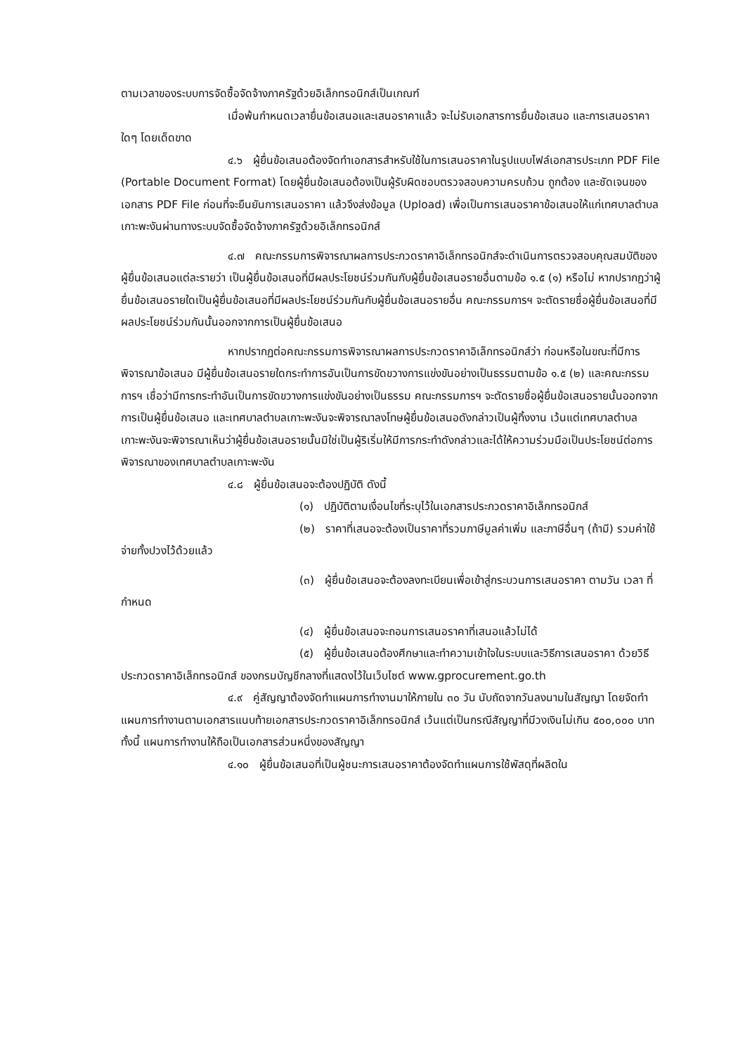ตามเวลาของระบบการจัดซื้อจัดจ้างภาครัฐด้วยอิเล็กทรอนิกส์เป็นเกณฑ์
เมื่อพ้นกำหนดเวลายื่นข้อเสนอและเสนอราคาแล้ว จะไม่รับเอกสารการยื่นข้อเสนอ และการเสนอราคาใดๆ โดยเด็ดขาด
๔.๖ ผู้ยื่นข้อเสนอต้องจัดทำเอกสารสำหรับใช้ในการเสนอราคาในรูปแบบไฟล์เอกสารประเภท PDF File (Portable Document Format) โดยผู้ยื่นข้อเสนอต้องเป็นผู้รับผิดชอบตรวจสอบความครบถ้วน ถูกต้อง และชัดเจนของเอกสาร PDF File ก่อนที่จะยืนยันการเสนอราคา แล้วจึงส่งข้อมูล (Upload) เพื่อเป็นการเสนอราคาข้อเสนอให้แก่เทศบาลตำบลเกาะพะงันผ่านทางระบบจัดซื้อจัดจ้างภาครัฐด้วยอิเล็กทรอนิกส์
๔.๗ คณะกรรมการพิจารณาผลการประกวดราคาอิเล็กทรอนิกส์จะดำเนินการตรวจสอบคุณสมบัติของผู้ยื่นข้อเสนอแต่ละรายว่า เป็นผู้ยื่นข้อเสนอที่มีผลประโยชน์ร่วมกันกับผู้ยื่นข้อเสนอรายอื่นตามข้อ ๑.๕ (๑) หรือไม่ หากปรากฏว่าผู้ยื่นข้อเสนอรายใดเป็นผู้ยื่นข้อเสนอที่มีผลประโยชน์ร่วมกันกับผู้ยื่นข้อเสนอรายอื่น คณะกรรมการฯ จะตัดรายชื่อผู้ยื่นข้อเสนอที่มีผลประโยชน์ร่วมกันนั้นออกจากการเป็นผู้ยื่นข้อเสนอ
หากปรากฏต่อคณะกรรมการพิจารณาผลการประกวดราคาอิเล็กทรอนิกส์ว่า ก่อนหรือในขณะที่มีการพิจารณาข้อเสนอ มีผู้ยื่นข้อเสนอรายใดกระทำการอันเป็นการขัดขวางการแข่งขันอย่างเป็นธรรมตามข้อ ๑.๕ (๒) และคณะกรรมการฯ เชื่อว่ามีการกระทำอันเป็นการขัดขวางการแข่งขันอย่างเป็นธรรม คณะกรรมการฯ จะตัดรายชื่อผู้ยื่นข้อเสนอรายนั้นออกจากการเป็นผู้ยื่นข้อเสนอ และเทศบาลตำบลเกาะพะงันจะพิจารณาลงโทษผู้ยื่นข้อเสนอดังกล่าวเป็นผู้ทิ้งงาน เว้นแต่เทศบาลตำบลเกาะพะงันจะพิจารณาเห็นว่าผู้ยื่นข้อเสนอรายนั้นมิใช่เป็นผู้ริเริ่มให้มีการกระทำดังกล่าวและได้ให้ความร่วมมือเป็นประโยชน์ต่อการพิจารณาของเทศบาลตำบลเกาะพะงัน
๔.๘ ผู้ยื่นข้อเสนอจะต้องปฏิบัติ ดังนี้
(๑) ปฏิบัติตามเงื่อนไขที่ระบุไว้ในเอกสารประกวดราคาอิเล็กทรอนิกส์
(๒) ราคาที่เสนอจะต้องเป็นราคาที่รวมภาษีมูลค่าเพิ่ม และภาษีอื่นๆ (ถ้ามี) รวมค่าใช้จ่ายทั้งปวงไว้ด้วยแล้ว
(๓) ผู้ยื่นข้อเสนอจะต้องลงทะเบียนเพื่อเข้าสู่กระบวนการเสนอราคา ตามวัน เวลา ที่กำหนด
(๔) ผู้ยื่นข้อเสนอจะถอนการเสนอราคาที่เสนอแล้วไม่ได้
(๕) ผู้ยื่นข้อเสนอต้องศึกษาและทำความเข้าใจในระบบและวิธีการเสนอราคา ด้วยวิธีประกวดราคาอิเล็กทรอนิกส์ ของกรมบัญชีกลางที่แสดงไว้ในเว็บไซต์ www.gprocurement.go.th
๔.๙ คู่สัญญาต้องจัดทำแผนการทำงานมาให้ภายใน ๓๐ วัน นับถัดจากวันลงนามในสัญญา โดยจัดทำแผนการทำงานตามเอกสารแนบท้ายเอกสารประกวดราคาอิเล็กทรอนิกส์ เว้นแต่เป็นกรณีสัญญาที่มีวงเงินไม่เกิน ๕๐๐,๐๐๐ บาททั้งนี้ แผนการทำงานให้ถือเป็นเอกสารส่วนหนึ่งของสัญญา
๔.๑๐ ผู้ยื่นข้อเสนอที่เป็นผู้ชนะการเสนอราคาต้องจัดทำแผนการใช้พัสดุที่ผลิตใน